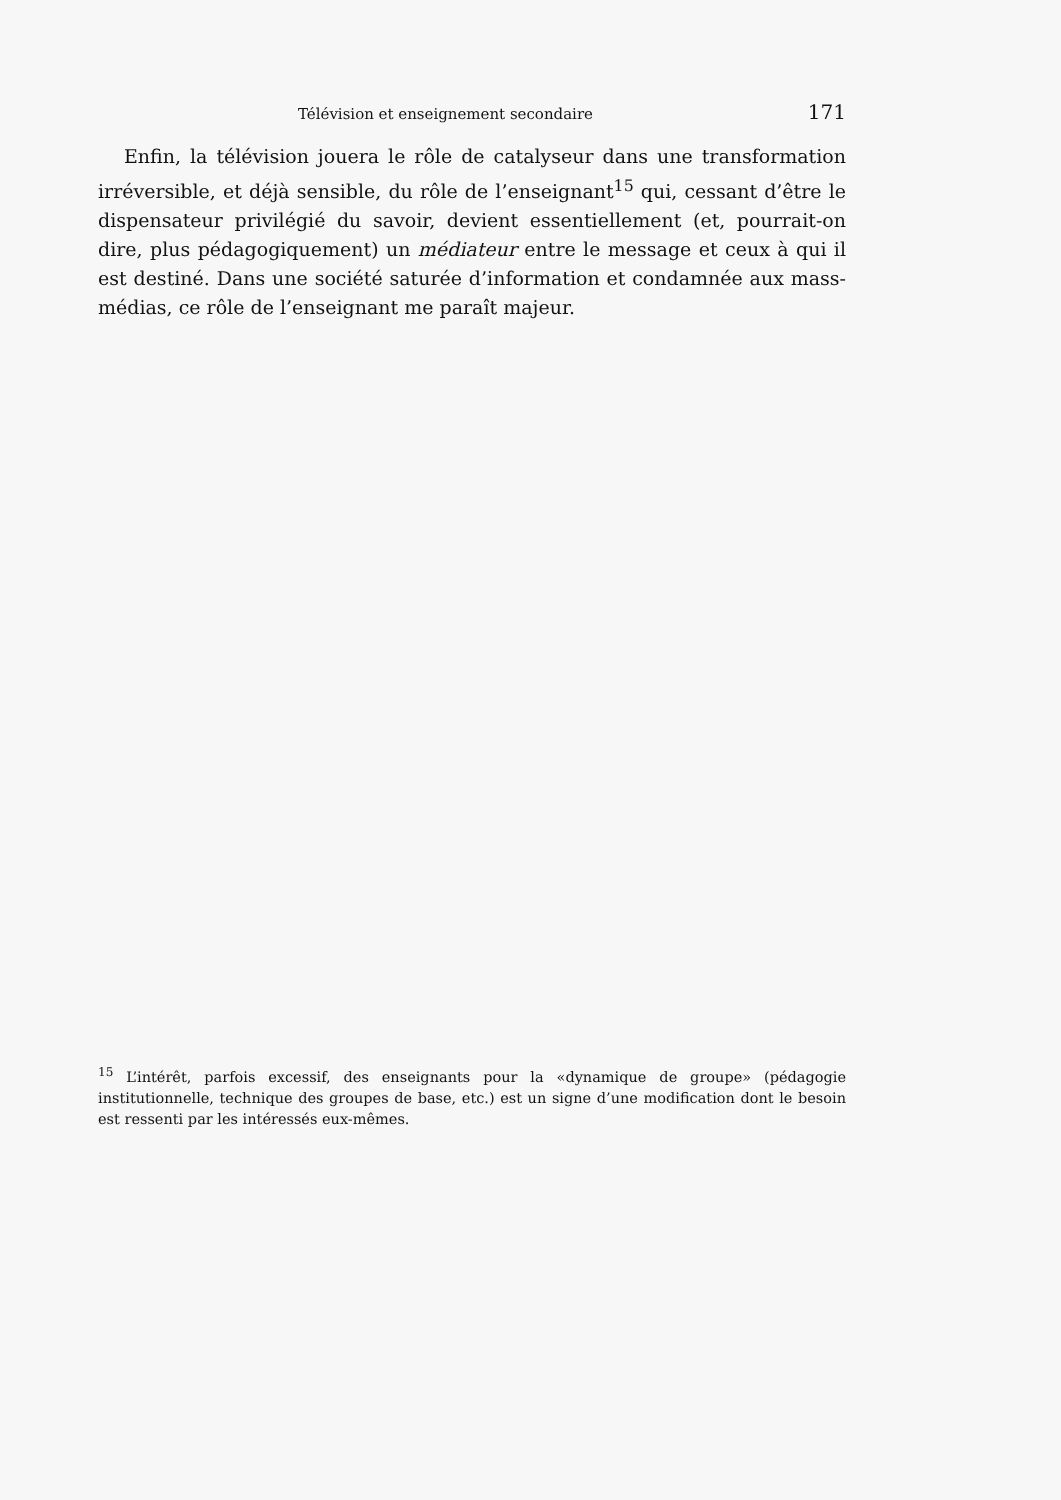Télévision et enseignement secondaire 171
Enfin, la télévision jouera le rôle de catalyseur dans une transformation irréversible, et déjà sensible, du rôle de l’enseignant<sup>15</sup> qui, cessant d’être le dispensateur privilégié du savoir, devient essentiellement (et, pourrait-on dire, plus pédagogiquement) un médiateur entre le message et ceux à qui il est destiné. Dans une société saturée d’information et condamnée aux mass-médias, ce rôle de l’enseignant me paraît majeur.
<sup>15</sup> L’intérêt, parfois excessif, des enseignants pour la «dynamique de groupe» (pédagogie institutionnelle, technique des groupes de base, etc.) est un signe d’une modification dont le besoin est ressenti par les intéressés eux-mêmes.